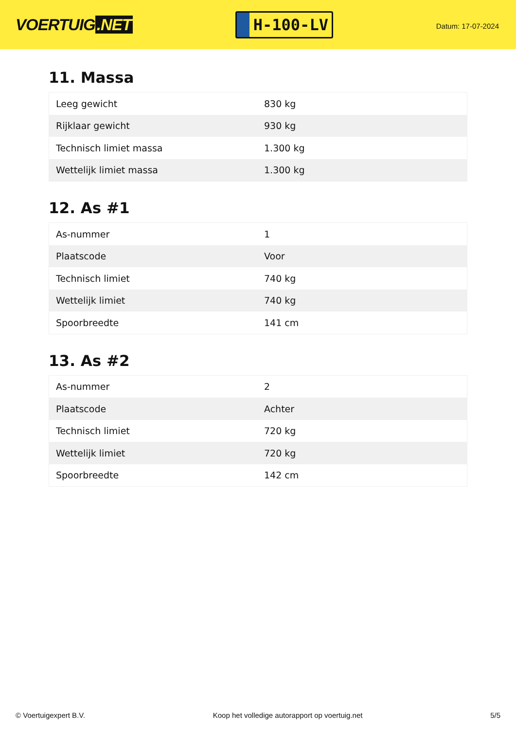VOERTUIG.NET
H-100-LV
Datum: 17-07-2024
11. Massa
| Leeg gewicht | 830 kg |
| Rijklaar gewicht | 930 kg |
| Technisch limiet massa | 1.300 kg |
| Wettelijk limiet massa | 1.300 kg |
12. As #1
| As-nummer | 1 |
| Plaatscode | Voor |
| Technisch limiet | 740 kg |
| Wettelijk limiet | 740 kg |
| Spoorbreedte | 141 cm |
13. As #2
| As-nummer | 2 |
| Plaatscode | Achter |
| Technisch limiet | 720 kg |
| Wettelijk limiet | 720 kg |
| Spoorbreedte | 142 cm |
© Voertuigexpert B.V. Koop het volledige autorapport op voertuig.net 5/5